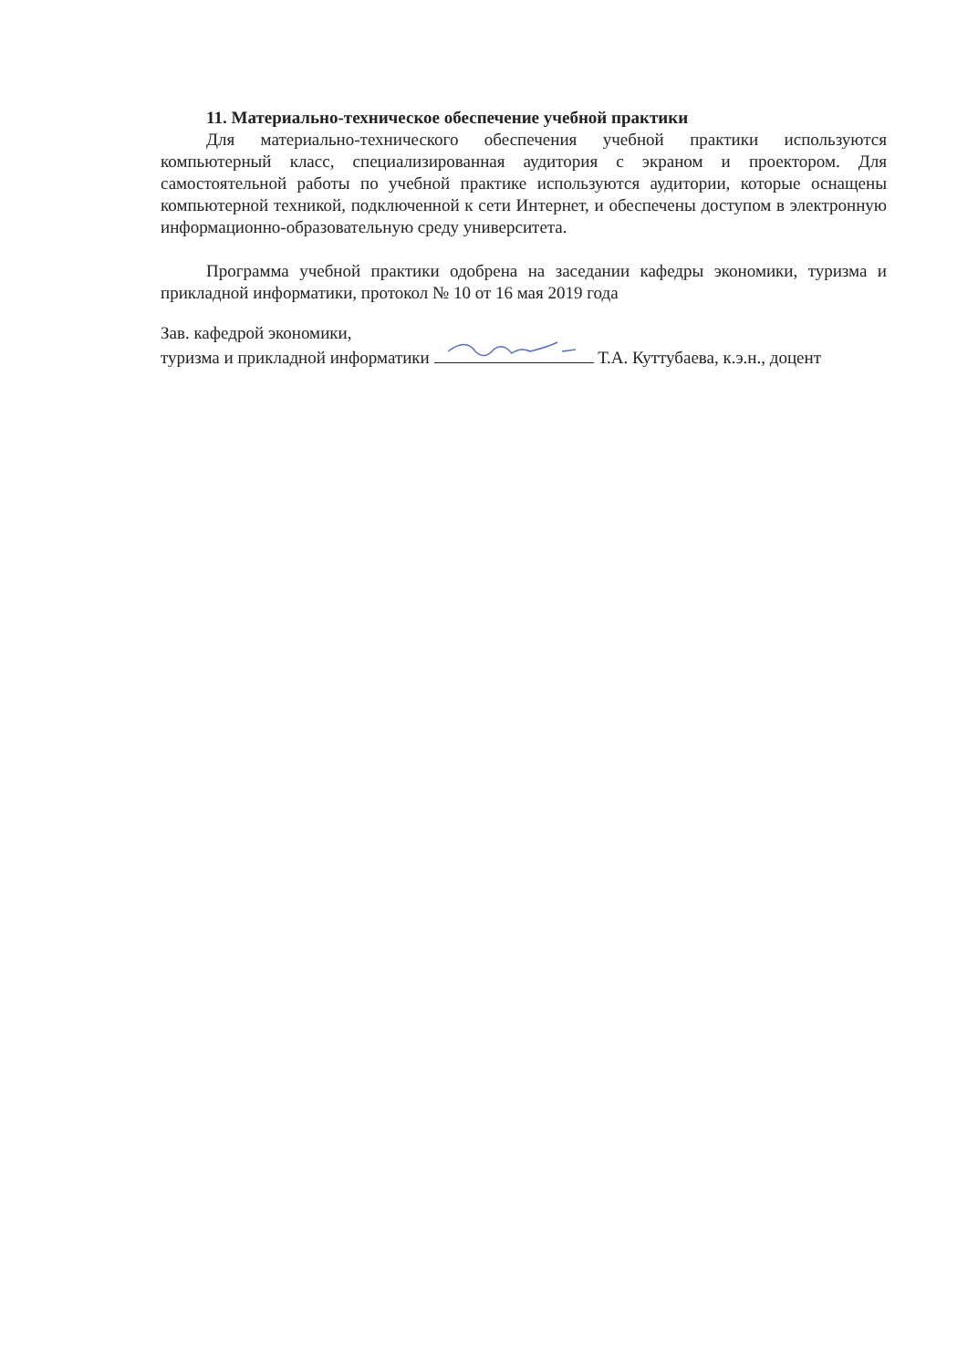11. Материально-техническое обеспечение учебной практики
Для материально-технического обеспечения учебной практики используются компьютерный класс, специализированная аудитория с экраном и проектором. Для самостоятельной работы по учебной практике используются аудитории, которые оснащены компьютерной техникой, подключенной к сети Интернет, и обеспечены доступом в электронную информационно-образовательную среду университета.
Программа учебной практики одобрена на заседании кафедры экономики, туризма и прикладной информатики, протокол № 10 от 16 мая 2019 года
Зав. кафедрой экономики,
туризма и прикладной информатики Т.А. Куттубаева, к.э.н., доцент